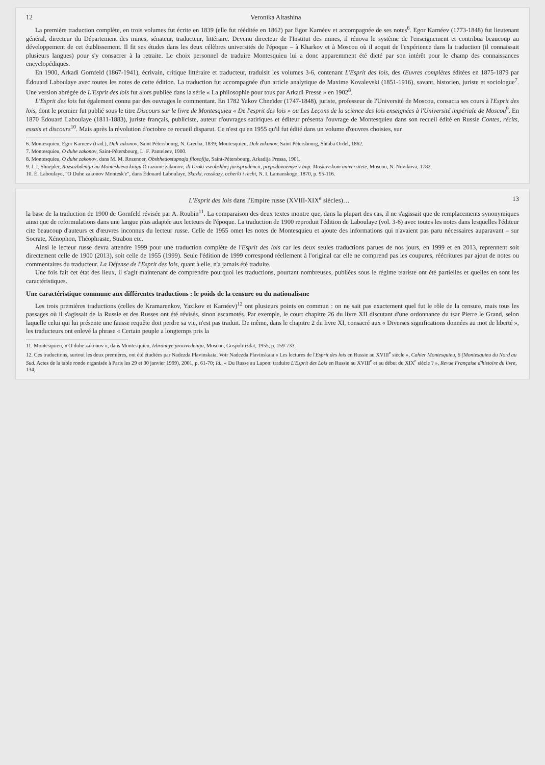12 Veronika Altashina
La première traduction complète, en trois volumes fut écrite en 1839 (elle fut rééditée en 1862) par Egor Karnéev et accompagnée de ses notes<sup>6</sup>. Egor Karnéev (1773-1848) fut lieutenant général, directeur du Département des mines, sénateur, traducteur, littéraire. Devenu directeur de l'Institut des mines, il rénova le système de l'enseignement et contribua beaucoup au développement de cet établissement. Il fit ses études dans les deux célèbres universités de l'époque – à Kharkov et à Moscou où il acquit de l'expérience dans la traduction (il connaissait plusieurs langues) pour s'y consacrer à la retraite. Le choix personnel de traduire Montesquieu lui a donc apparemment été dicté par son intérêt pour le champ des connaissances encyclopédiques.
En 1900, Arkadi Gornfeld (1867-1941), écrivain, critique littéraire et traducteur, traduisit les volumes 3-6, contenant L'Esprit des lois, des Œuvres complètes éditées en 1875-1879 par Édouard Laboulaye avec toutes les notes de cette édition. La traduction fut accompagnée d'un article analytique de Maxime Kovalevski (1851-1916), savant, historien, juriste et sociologue<sup>7</sup>. Une version abrégée de L'Esprit des lois fut alors publiée dans la série « La philosophie pour tous par Arkadi Presse » en 1902<sup>8</sup>.
L'Esprit des lois fut également connu par des ouvrages le commentant. En 1782 Yakov Chneïder (1747-1848), juriste, professeur de l'Université de Moscou, consacra ses cours à l'Esprit des lois, dont le premier fut publié sous le titre Discours sur le livre de Montesquieu « De l'esprit des lois » ou Les Leçons de la science des lois enseignées à l'Université impériale de Moscou<sup>9</sup>. En 1870 Édouard Laboulaye (1811-1883), juriste français, publiciste, auteur d'ouvrages satiriques et éditeur présenta l'ouvrage de Montesquieu dans son recueil édité en Russie Contes, récits, essais et discours<sup>10</sup>. Mais après la révolution d'octobre ce recueil disparut. Ce n'est qu'en 1955 qu'il fut édité dans un volume d'œuvres choisies, sur
6. Montesquieu, Egor Karneev (trad.), Duh zakonov, Saint Pétersbourg, N. Grecha, 1839; Montesquieu, Duh zakonov, Saint Pétersbourg, Shtaba Ordel, 1862.
7. Montesquieu, O duhe zakonov, Saint-Pétersbourg, L. F. Panteleev, 1900.
8. Montesquieu, O duhe zakonov, dans M. M. Rozenoer, Obshhedostupnaja filosofija, Saint-Pétersbourg, Arkadija Pressa, 1901.
9. J. I. Shnejder, Razsuzhdenija na Monteskievu knigu O razume zakonov; ili Uroki vseobshhej jurisprudencii, prepodavaemye v Imp. Moskovskom universitete, Moscou, N. Novikova, 1782.
10. É. Laboulaye, "O Duhe zakonov Montesk'e", dans Édouard Laboulaye, Skazki, rasskazy, ocherki i rechi, N. I. Lamanskogo, 1870, p. 95-116.
L'Esprit des lois dans l'Empire russe (XVIII-XIX<sup>e</sup> siècles)… 13
la base de la traduction de 1900 de Gornfeld révisée par A. Roubin<sup>11</sup>. La comparaison des deux textes montre que, dans la plupart des cas, il ne s'agissait que de remplacements synonymiques ainsi que de reformulations dans une langue plus adaptée aux lecteurs de l'époque. La traduction de 1900 reproduit l'édition de Laboulaye (vol. 3-6) avec toutes les notes dans lesquelles l'éditeur cite beaucoup d'auteurs et d'œuvres inconnus du lecteur russe. Celle de 1955 omet les notes de Montesquieu et ajoute des informations qui n'avaient pas paru nécessaires auparavant – sur Socrate, Xénophon, Théophraste, Strabon etc.
Ainsi le lecteur russe devra attendre 1999 pour une traduction complète de l'Esprit des lois car les deux seules traductions parues de nos jours, en 1999 et en 2013, reprennent soit directement celle de 1900 (2013), soit celle de 1955 (1999). Seule l'édition de 1999 correspond réellement à l'original car elle ne comprend pas les coupures, réécritures par ajout de notes ou commentaires du traducteur. La Défense de l'Esprit des lois, quant à elle, n'a jamais été traduite.
Une fois fait cet état des lieux, il s'agit maintenant de comprendre pourquoi les traductions, pourtant nombreuses, publiées sous le régime tsariste ont été partielles et quelles en sont les caractéristiques.
Une caractéristique commune aux différentes traductions : le poids de la censure ou du nationalisme
Les trois premières traductions (celles de Kramarenkov, Yazikov et Karnéev)<sup>12</sup> ont plusieurs points en commun : on ne sait pas exactement quel fut le rôle de la censure, mais tous les passages où il s'agissait de la Russie et des Russes ont été révisés, sinon escamotés. Par exemple, le court chapitre 26 du livre XII discutant d'une ordonnance du tsar Pierre le Grand, selon laquelle celui qui lui présente une fausse requête doit perdre sa vie, n'est pas traduit. De même, dans le chapitre 2 du livre XI, consacré aux « Diverses significations données au mot de liberté », les traducteurs ont enlevé la phrase « Certain peuple a longtemps pris la
11. Montesquieu, « O duhe zakonov », dans Montesquieu, Izbrannye proizvedenija, Moscou, Gospolitizdat, 1955, p. 159-733.
12. Ces traductions, surtout les deux premières, ont été étudiées par Nadezda Plavinskaia. Voir Nadezda Plavinskaia « Les lectures de l'Esprit des lois en Russie au XVIII<sup>e</sup> siècle », Cahier Montesquieu, 6 (Montesquieu du Nord au Sud. Actes de la table ronde organisée à Paris les 29 et 30 janvier 1999), 2001, p. 61-70; Id., « Du Russe au Lapon: traduire L'Esprit des Lois en Russie au XVIII<sup>e</sup> et au début du XIX<sup>e</sup> siècle ? », Revue Française d'histoire du livre, 134,